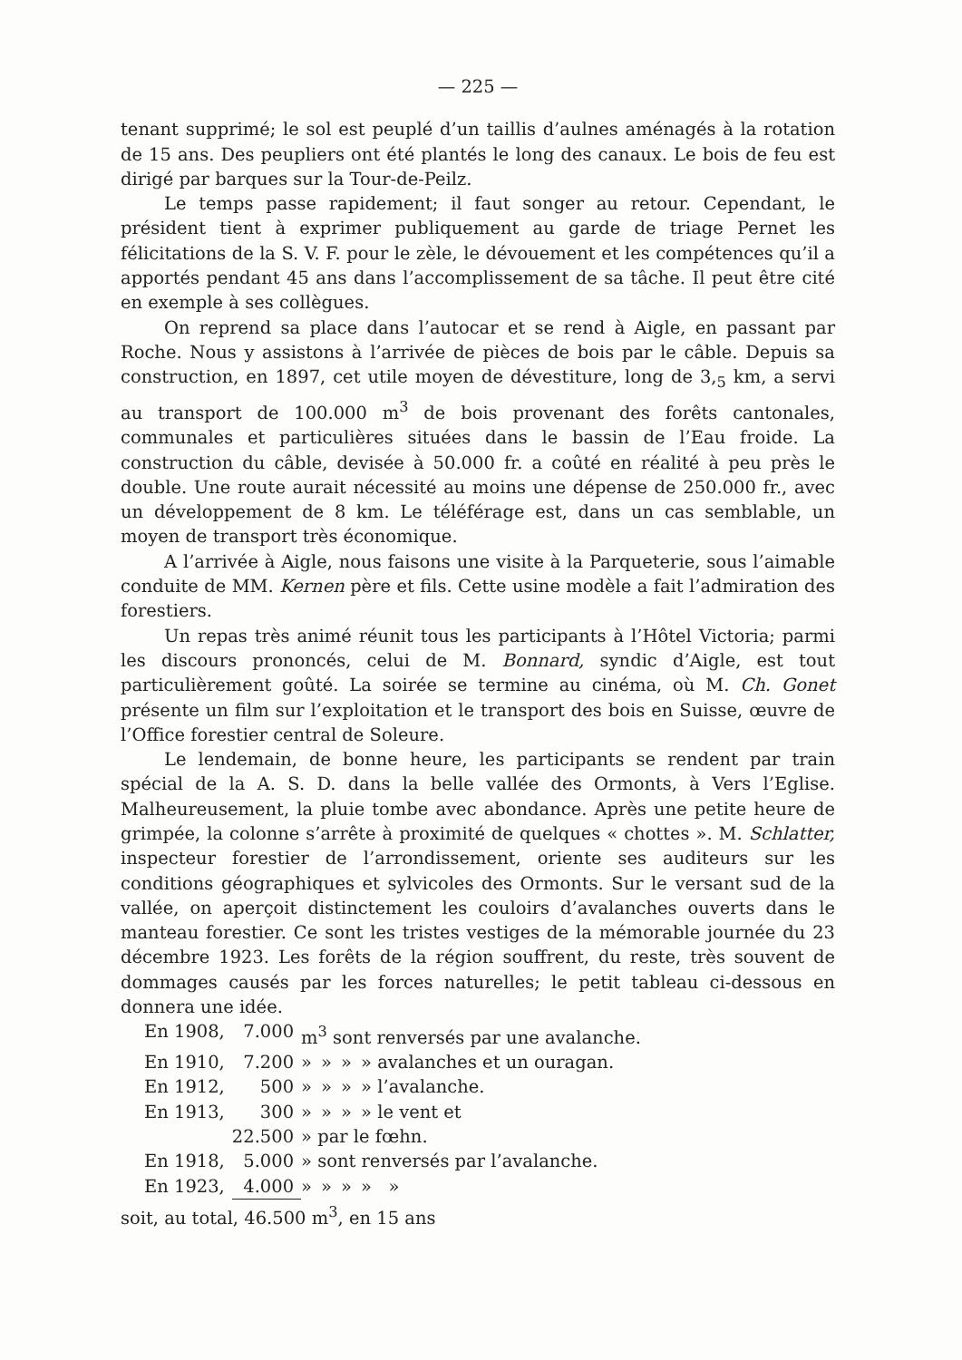— 225 —
tenant supprimé; le sol est peuplé d’un taillis d’aulnes aménagés à la rotation de 15 ans. Des peupliers ont été plantés le long des canaux. Le bois de feu est dirigé par barques sur la Tour-de-Peilz.
Le temps passe rapidement; il faut songer au retour. Cependant, le président tient à exprimer publiquement au garde de triage Pernet les félicitations de la S. V. F. pour le zèle, le dévouement et les compétences qu’il a apportés pendant 45 ans dans l’accomplissement de sa tâche. Il peut être cité en exemple à ses collègues.
On reprend sa place dans l’autocar et se rend à Aigle, en passant par Roche. Nous y assistons à l’arrivée de pièces de bois par le câble. Depuis sa construction, en 1897, cet utile moyen de dévestiture, long de 3,<sub>5</sub> km, a servi au transport de 100.000 m<sup>3</sup> de bois provenant des forêts cantonales, communales et particulières situées dans le bassin de l’Eau froide. La construction du câble, devisée à 50.000 fr. a coûté en réalité à peu près le double. Une route aurait nécessité au moins une dépense de 250.000 fr., avec un développement de 8 km. Le téléférage est, dans un cas semblable, un moyen de transport très économique.
A l’arrivée à Aigle, nous faisons une visite à la Parqueterie, sous l’aimable conduite de MM. Kernen père et fils. Cette usine modèle a fait l’admiration des forestiers.
Un repas très animé réunit tous les participants à l’Hôtel Victoria; parmi les discours prononcés, celui de M. Bonnard, syndic d’Aigle, est tout particulièrement goûté. La soirée se termine au cinéma, où M. Ch. Gonet présente un film sur l’exploitation et le transport des bois en Suisse, œuvre de l’Office forestier central de Soleure.
Le lendemain, de bonne heure, les participants se rendent par train spécial de la A. S. D. dans la belle vallée des Ormonts, à Vers l’Eglise. Malheureusement, la pluie tombe avec abondance. Après une petite heure de grimpée, la colonne s’arrête à proximité de quelques « chottes ». M. Schlatter, inspecteur forestier de l’arrondissement, oriente ses auditeurs sur les conditions géographiques et sylvicoles des Ormonts. Sur le versant sud de la vallée, on aperçoit distinctement les couloirs d’avalanches ouverts dans le manteau forestier. Ce sont les tristes vestiges de la mémorable journée du 23 décembre 1923. Les forêts de la région souffrent, du reste, très souvent de dommages causés par les forces naturelles; le petit tableau ci-dessous en donnera une idée.
| En 1908, | 7.000 | m<sup>3</sup> sont renversés par une avalanche. | | | |
| En 1910, | 7.200 | » | » | » | » avalanches et un ouragan. |
| En 1912, | 500 | » | » | » | » l’avalanche. |
| En 1913, | 300 | » | » | » | » le vent et |
| | 22.500 | » par le fœhn. | | | |
| En 1918, | 5.000 | » sont renversés par l’avalanche. | | | |
| En 1923, | 4.000 | » | » | » | » » |
soit, au total, 46.500 m<sup>3</sup>, en 15 ans